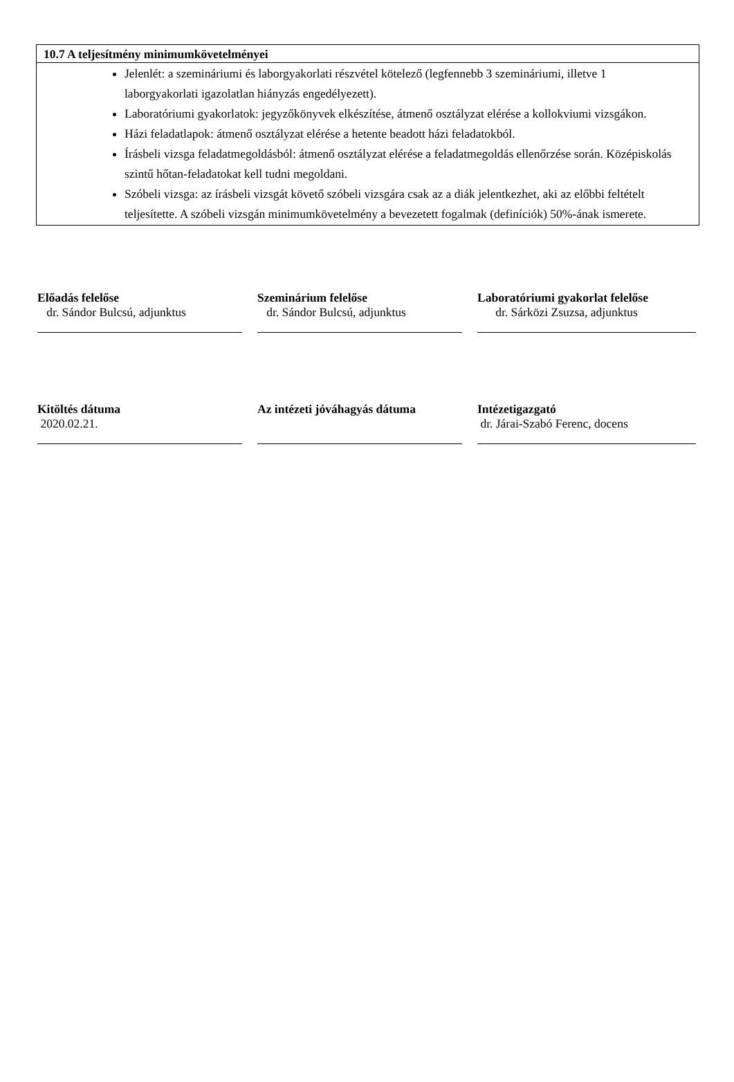| 10.7 A teljesítmény minimumkövetelményei |
| --- |
| Jelenlét: a szemináriumi és laborgyakorlati részvétel kötelező (legfennebb 3 szemináriumi, illetve 1 laborgyakorlati igazolatlan hiányzás engedélyezett). Laboratóriumi gyakorlatok: jegyzőkönyvek elkészítése, átmenő osztályzat elérése a kollokviumi vizsgákon. Házi feladatlapok: átmenő osztályzat elérése a hetente beadott házi feladatokból. Írásbeli vizsga feladatmegoldásból: átmenő osztályzat elérése a feladatmegoldás ellenőrzése során. Középiskolás szintű hőtan-feladatokat kell tudni megoldani. Szóbeli vizsga: az írásbeli vizsgát követő szóbeli vizsgára csak az a diák jelentkezhet, aki az előbbi feltételt teljesítette. A szóbeli vizsgán minimumkövetelmény a bevezetett fogalmak (definíciók) 50%-ának ismerete. |
Előadás felelőse
dr. Sándor Bulcsú, adjunktus
Szeminárium felelőse
dr. Sándor Bulcsú, adjunktus
Laboratóriumi gyakorlat felelőse
dr. Sárközi Zsuzsa, adjunktus
Kitöltés dátuma
2020.02.21.
Az intézeti jóváhagyás dátuma
Intézetigazgató
dr. Járai-Szabó Ferenc, docens